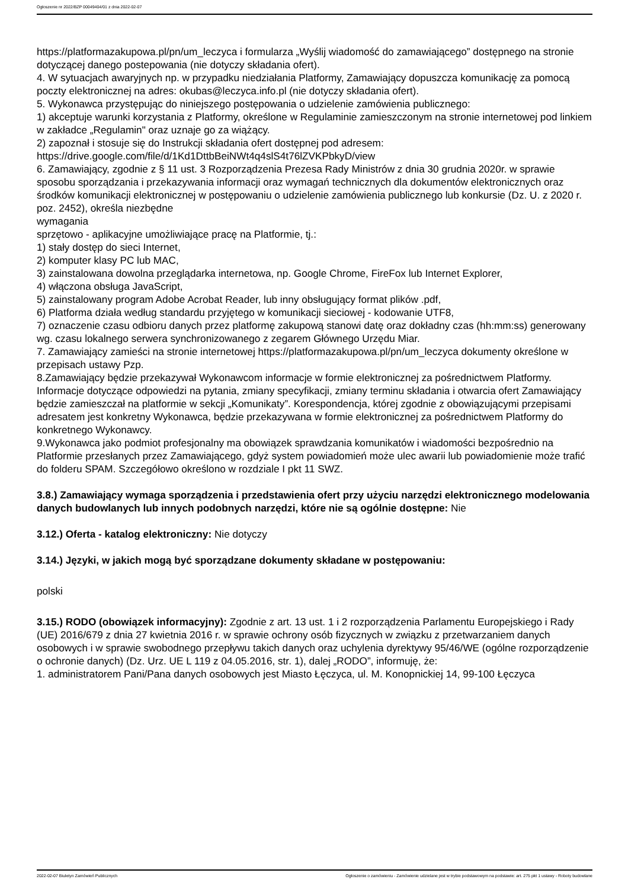Ogłoszenie nr 2022/BZP 00049404/01 z dnia 2022-02-07
https://platformazakupowa.pl/pn/um_leczyca i formularza „Wyślij wiadomość do zamawiającego” dostępnego na stronie dotyczącej danego postepowania (nie dotyczy składania ofert).
4. W sytuacjach awaryjnych np. w przypadku niedziałania Platformy, Zamawiający dopuszcza komunikację za pomocą poczty elektronicznej na adres: okubas@leczyca.info.pl (nie dotyczy składania ofert).
5. Wykonawca przystępując do niniejszego postępowania o udzielenie zamówienia publicznego:
1) akceptuje warunki korzystania z Platformy, określone w Regulaminie zamieszczonym na stronie internetowej pod linkiem w zakładce „Regulamin" oraz uznaje go za wiążący.
2) zapoznał i stosuje się do Instrukcji składania ofert dostępnej pod adresem:
https://drive.google.com/file/d/1Kd1DttbBeiNWt4q4slS4t76lZVKPbkyD/view
6. Zamawiający, zgodnie z § 11 ust. 3 Rozporządzenia Prezesa Rady Ministrów z dnia 30 grudnia 2020r. w sprawie sposobu sporządzania i przekazywania informacji oraz wymagań technicznych dla dokumentów elektronicznych oraz środków komunikacji elektronicznej w postępowaniu o udzielenie zamówienia publicznego lub konkursie (Dz. U. z 2020 r. poz. 2452), określa niezbędne
wymagania
sprzętowo - aplikacyjne umożliwiające pracę na Platformie, tj.:
1) stały dostęp do sieci Internet,
2) komputer klasy PC lub MAC,
3) zainstalowana dowolna przeglądarka internetowa, np. Google Chrome, FireFox lub Internet Explorer,
4) włączona obsługa JavaScript,
5) zainstalowany program Adobe Acrobat Reader, lub inny obsługujący format plików .pdf,
6) Platforma działa według standardu przyjętego w komunikacji sieciowej - kodowanie UTF8,
7) oznaczenie czasu odbioru danych przez platformę zakupową stanowi datę oraz dokładny czas (hh:mm:ss) generowany wg. czasu lokalnego serwera synchronizowanego z zegarem Głównego Urzędu Miar.
7. Zamawiający zamieści na stronie internetowej https://platformazakupowa.pl/pn/um_leczyca dokumenty określone w przepisach ustawy Pzp.
8.Zamawiający będzie przekazywał Wykonawcom informacje w formie elektronicznej za pośrednictwem Platformy. Informacje dotyczące odpowiedzi na pytania, zmiany specyfikacji, zmiany terminu składania i otwarcia ofert Zamawiający będzie zamieszczał na platformie w sekcji „Komunikaty”. Korespondencja, której zgodnie z obowiązującymi przepisami adresatem jest konkretny Wykonawca, będzie przekazywana w formie elektronicznej za pośrednictwem Platformy do konkretnego Wykonawcy.
9.Wykonawca jako podmiot profesjonalny ma obowiązek sprawdzania komunikatów i wiadomości bezpośrednio na Platformie przesłanych przez Zamawiającego, gdyż system powiadomień może ulec awarii lub powiadomienie może trafić do folderu SPAM. Szczegółowo określono w rozdziale I pkt 11 SWZ.
3.8.) Zamawiający wymaga sporządzenia i przedstawienia ofert przy użyciu narzędzi elektronicznego modelowania danych budowlanych lub innych podobnych narzędzi, które nie są ogólnie dostępne: Nie
3.12.) Oferta - katalog elektroniczny: Nie dotyczy
3.14.) Języki, w jakich mogą być sporządzane dokumenty składane w postępowaniu:
polski
3.15.) RODO (obowiązek informacyjny): Zgodnie z art. 13 ust. 1 i 2 rozporządzenia Parlamentu Europejskiego i Rady (UE) 2016/679 z dnia 27 kwietnia 2016 r. w sprawie ochrony osób fizycznych w związku z przetwarzaniem danych osobowych i w sprawie swobodnego przepływu takich danych oraz uchylenia dyrektywy 95/46/WE (ogólne rozporządzenie o ochronie danych) (Dz. Urz. UE L 119 z 04.05.2016, str. 1), dalej „RODO”, informuję, że:
1. administratorem Pani/Pana danych osobowych jest Miasto Łęczyca, ul. M. Konopnickiej 14, 99-100 Łęczyca
2022-02-07 Biuletyn Zamówień Publicznych Ogłoszenie o zamówieniu - Zamówienie udzielane jest w trybie podstawowym na podstawie: art. 275 pkt 1 ustawy - Roboty budowlane